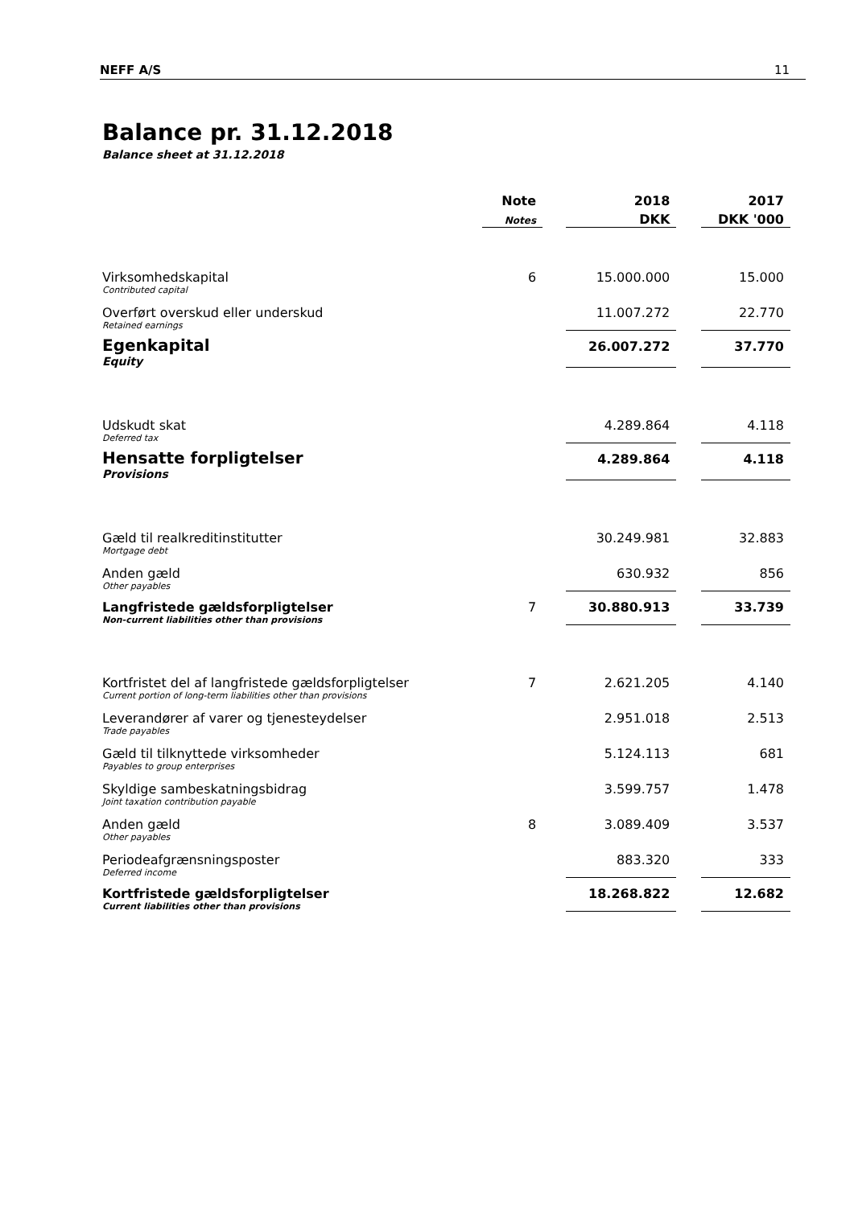NEFF A/S 11
Balance pr. 31.12.2018
Balance sheet at 31.12.2018
| | Note | | 2018 | | 2017 |
| --- | --- | --- | --- | --- | --- |
| | Notes | | DKK | | DKK '000 |
| Virksomhedskapital Contributed capital | 6 | | 15.000.000 | | 15.000 |
| Overført overskud eller underskud Retained earnings | | | 11.007.272 | | 22.770 |
| Egenkapital Equity | | | 26.007.272 | | 37.770 |
| Udskudt skat Deferred tax | | | 4.289.864 | | 4.118 |
| Hensatte forpligtelser Provisions | | | 4.289.864 | | 4.118 |
| Gæld til realkreditinstitutter Mortgage debt | | | 30.249.981 | | 32.883 |
| Anden gæld Other payables | | | 630.932 | | 856 |
| Langfristede gældsforpligtelser Non-current liabilities other than provisions | 7 | | 30.880.913 | | 33.739 |
| Kortfristet del af langfristede gældsforpligtelser Current portion of long-term liabilities other than provisions | 7 | | 2.621.205 | | 4.140 |
| Leverandører af varer og tjenesteydelser Trade payables | | | 2.951.018 | | 2.513 |
| Gæld til tilknyttede virksomheder Payables to group enterprises | | | 5.124.113 | | 681 |
| Skyldige sambeskatningsbidrag Joint taxation contribution payable | | | 3.599.757 | | 1.478 |
| Anden gæld Other payables | 8 | | 3.089.409 | | 3.537 |
| Periodeafgrænsningsposter Deferred income | | | 883.320 | | 333 |
| Kortfristede gældsforpligtelser Current liabilities other than provisions | | | 18.268.822 | | 12.682 |